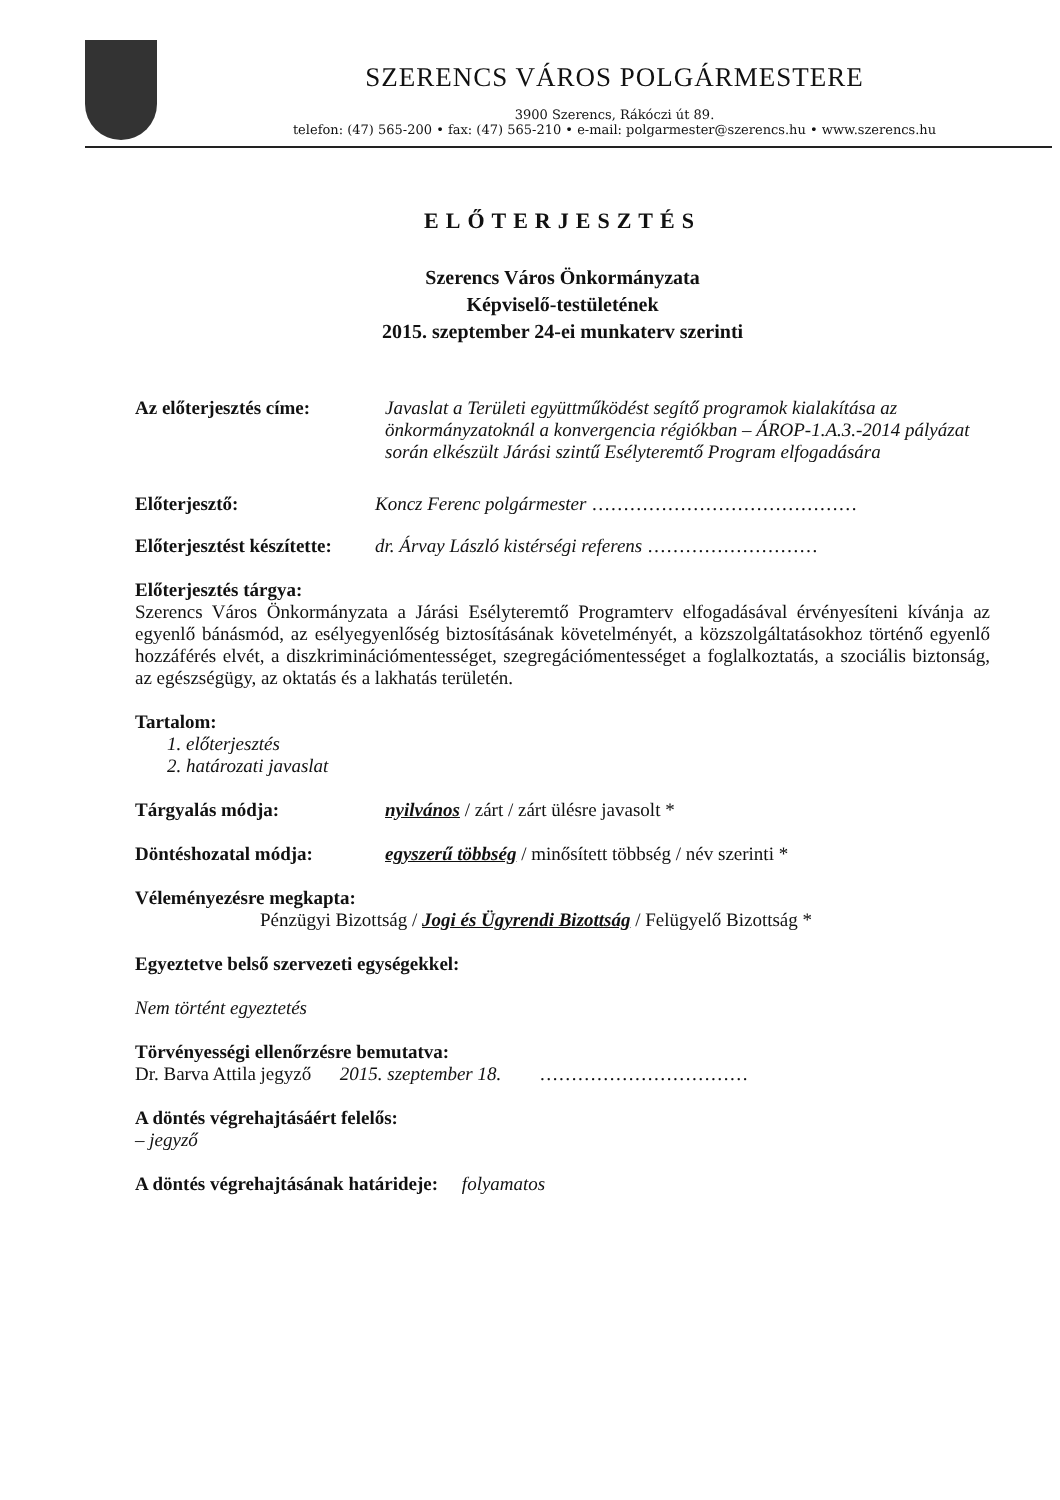SZERENCS VÁROS POLGÁRMESTERE
3900 Szerencs, Rákóczi út 89.
telefon: (47) 565-200 • fax: (47) 565-210 • e-mail: polgarmester@szerencs.hu • www.szerencs.hu
ELŐTERJESZTÉS
Szerencs Város Önkormányzata
Képviselő-testületének
2015. szeptember 24-ei munkaterv szerinti
Az előterjesztés címe:
Javaslat a Területi együttműködést segítő programok kialakítása az önkormányzatoknál a konvergencia régiókban – ÁROP-1.A.3.-2014 pályázat során elkészült Járási szintű Esélyteremtő Program elfogadására
Előterjesztő: Koncz Ferenc polgármester ……………………………………
Előterjesztést készítette:
dr. Árvay László kistérségi referens ………………………
Előterjesztés tárgya:
Szerencs Város Önkormányzata a Járási Esélyteremtő Programterv elfogadásával érvényesíteni kívánja az egyenlő bánásmód, az esélyegyenlőség biztosításának követelményét, a közszolgáltatásokhoz történő egyenlő hozzáférés elvét, a diszkriminációmentességet, szegregációmentességet a foglalkoztatás, a szociális biztonság, az egészségügy, az oktatás és a lakhatás területén.
Tartalom:
1. előterjesztés
2. határozati javaslat
Tárgyalás módja: nyilvános / zárt / zárt ülésre javasolt *
Döntéshozatal módja: egyszerű többség / minősített többség / név szerinti *
Véleményezésre megkapta:
Pénzügyi Bizottság / Jogi és Ügyrendi Bizottság / Felügyelő Bizottság *
Egyeztetve belső szervezeti egységekkel:
Nem történt egyeztetés
Törvényességi ellenőrzésre bemutatva:
Dr. Barva Attila jegyző 2015. szeptember 18. ……………………………
A döntés végrehajtásáért felelős:
– jegyző
A döntés végrehajtásának határideje: folyamatos